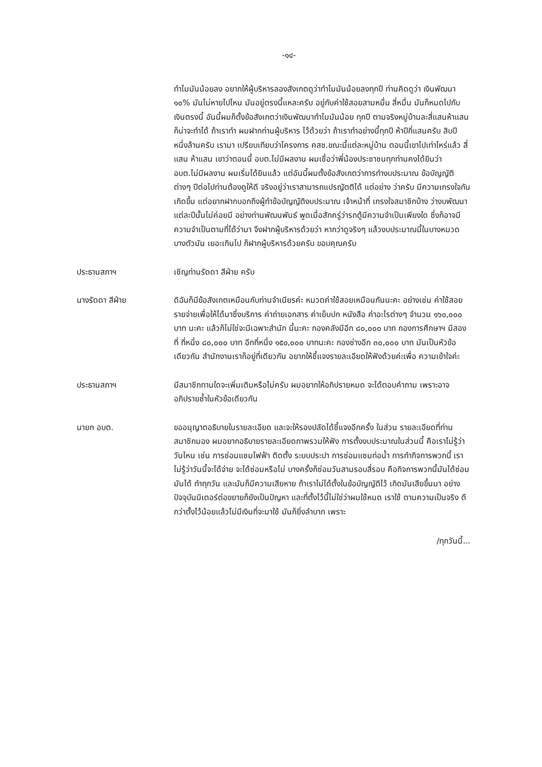-๑๔-
ทำไมมันน้อยลง อยากให้ผู้บริหารลองสังเกตดูว่าทำไมมันน้อยลงทุกปี ท่านคิดดูว่า เงินพัฒนา ๑๐% มันไม่หายไปไหน มันอยู่ตรงนี้แหละครับ อยู่กับค่าใช้สอยสามหมื่น สี่หมื่น มันก็หมดไปกับเงินตรงนี้ อันนี้ผมก็ตั้งข้อสังเกตว่าเงินพัฒนาทำไมมันน้อย ทุกปี ตามจริงหมู่บ้านละสี่แสนห้าแสน ก็น่าจะทำได้ ถ้าเราทำ ผมฝากท่านผู้บริหาร ไว้ด้วยว่า ถ้าเราทำอย่างนี้ทุกปี ห้าปีกี่แสนครับ สิบปีหนึ่งล้านครับ เรามา เปรียบเทียบว่าโครงการ คสช.ขณะนี้แต่ละหมู่บ้าน ตอนนี้เขาไปเท่าไหร่แล้ว สี่แสน ห้าแสน เขาว่าตอนนี้ อบต.ไม่มีผลงาน ผมเชื่อว่าพี่น้องประชาชนทุกท่านคงได้ยินว่า อบต.ไม่มีผลงาน ผมเริ่มได้ยินแล้ว แต่อันนี้ผมตั้งข้อสังเกตว่าการทำงบประมาณ ข้อบัญญัติต่างๆ ปีต่อไปท่านต้องดูให้ดี จริงอยู่ว่าเราสามารถแปรญัตติได้ แต่อย่าง ว่าครับ มีความเกรงใจกันเกิดขึ้น แต่อยากฝากบอกถึงผู้ทำข้อบัญญัติงบประมาณ เจ้าหน้าที่ เกรงใจสมาชิกบ้าง ว่างบพัฒนาแต่ละปีนั้นไม่ค่อยมี อย่างท่านพัฒนพันธ์ พูดเมื่อสักครู่ว่ารถตู้มีความจำเป็นเพียงใด ซึ่งก็อาจมีความจำเป็นตามที่ได้ว่ามา จึงฝากผู้บริหารด้วยว่า หากว่าดูจริงๆ แล้วงบประมาณนี้ในบางหมวดบางตัวมัน เยอะเกินไป ก็ฝากผู้บริหารด้วยครับ ขอบคุณครับ
ประธานสภาฯ เชิญท่านรัดดา สีฝ่าย ครับ
นางรัดดา สีฝ่าย ดิฉันก็มีข้อสังเกตเหมือนกับท่านจำเนียรค่ะ หมวดค่าใช้สอยเหมือนกันนะคะ อย่างเช่น ค่าใช้สอย รายจ่ายเพื่อให้ได้มาซึ่งบริการ ค่าถ่ายเอกสาร ค่าเย็บปก หนังสือ ค่าอะไรต่างๆ จำนวน ๑๖๐,๐๐๐ บาท นะคะ แล้วก็ไม่ใช่จะมีเฉพาะสำนัก นี้นะคะ กองคลังมีอีก ๘๐,๐๐๐ บาท กองการศึกษาฯ มีสองที่ ที่หนึ่ง ๘๐,๐๐๐ บาท อีกที่หนึ่ง ๑๕๐,๐๐๐ บาทนะคะ กองช่างอีก ๓๐,๐๐๐ บาท มันเป็นหัวข้อ เดียวกัน สำนักงานเราก็อยู่ที่เดียวกัน อยากให้ชี้แจงรายละเอียดให้ฟังด้วยค่ะเพื่อ ความเข้าใจค่ะ
ประธานสภาฯ มีสมาชิกทานใดจะเพิ่มเติมหรือไม่ครับ ผมอยากให้อภิปรายหมด จะได้ตอบคำถาม เพราะอาจอภิปรายซ้ำในหัวข้อเดียวกัน
นายก อบต. ขออนุญาตอธิบายในรายละเอียด และจะให้รองปลัดได้ชี้แจงอีกครั้ง ในส่วน รายละเอียดที่ท่านสมาชิกมอง ผมอยากอธิบายรายละเอียดภาพรวมให้ฟัง การตั้งงบประมาณในส่วนนี้ คือเราไม่รู้ว่าวันไหน เช่น การซ่อมแซมไฟฟ้า ติดตั้ง ระบบประปา การซ่อมแซมท่อน้ำ การทำกิจการพวกนี้ เราไม่รู้ว่าวันนี้จะได้จ่าย จะได้ซ่อมหรือไม่ บางครั้งก็ซ่อมวันสามรอบสี่รอบ คือกิจการพวกนี้มันได้ซ่อมมันได้ ทำทุกวัน และมันก็มีความเสียหาย ถ้าเราไม่ได้ตั้งในข้อบัญญัติไว้ เกิดมันเสียขึ้นมา อย่างปัจจุบันมิเตอร์ต่อขยายก็ยังเป็นปัญหา และที่ตั้งไว้นี้ไม่ใช่ว่าผมใช้หมด เราใช้ ตามความเป็นจริง ดีกว่าตั้งไว้น้อยแล้วไม่มีเงินที่จะมาใช้ มันก็ยิ่งลำบาก เพราะ
/ทุกวันนี้...